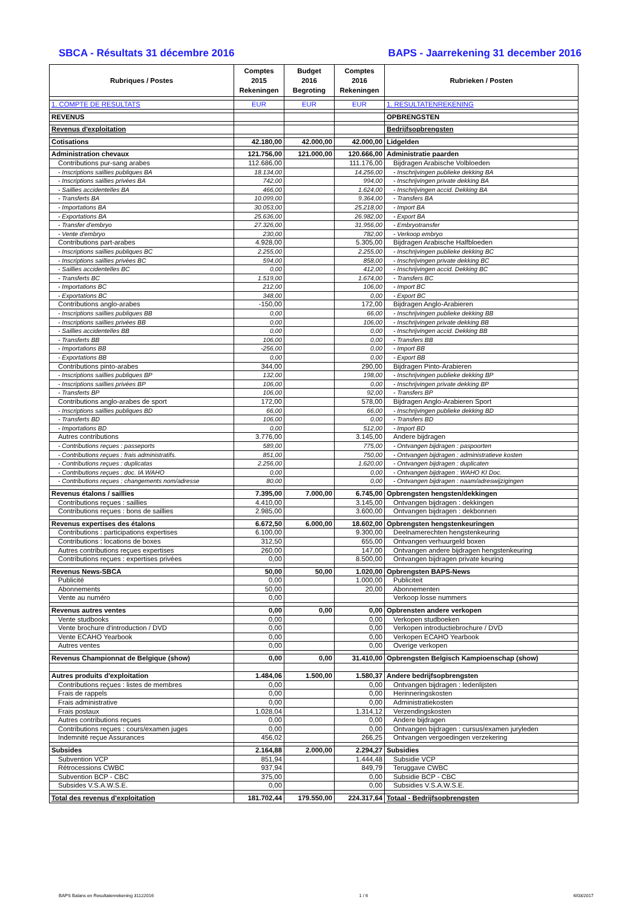SBCA - Résultats 31 décembre 2016 BAPS - Jaarrekening 31 december 2016
| Rubriques / Postes | Comptes 2015 Rekeningen | Budget 2016 Begroting | Comptes 2016 Rekeningen | Rubrieken / Posten |
| --- | --- | --- | --- | --- |
| 1. COMPTE DE RESULTATS | EUR | EUR | EUR | 1. RESULTATENREKENING |
| REVENUS | | | | OPBRENGSTEN |
| Revenus d'exploitation | | | | Bedrijfsopbrengsten |
| Cotisations | 42.180,00 | 42.000,00 | 42.000,00 | Lidgelden |
| Administration chevaux | 121.756,00 | 121.000,00 | 120.666,00 | Administratie paarden |
| Contributions pur-sang arabes | 112.686,00 | | 111.176,00 | Bijdragen Arabische Volbloeden |
| - Inscriptions saillies publiques BA | 18.134,00 | | 14.256,00 | - Inschrijvingen publieke dekking BA |
| - Inscriptions saillies privées BA | 742,00 | | 994,00 | - Inschrijvingen private dekking BA |
| - Saillies accidentelles BA | 466,00 | | 1.624,00 | - Inschrijvingen accid. Dekking BA |
| - Transferts BA | 10.099,00 | | 9.364,00 | - Transfers BA |
| - Importations BA | 30.053,00 | | 25.218,00 | - Import BA |
| - Exportations BA | 25.636,00 | | 26.982,00 | - Export BA |
| - Transfer d'embryo | 27.326,00 | | 31.956,00 | - Embryotransfer |
| - Vente d'embryo | 230,00 | | 782,00 | - Verkoop embryo |
| Contributions part-arabes | 4.928,00 | | 5.305,00 | Bijdragen Arabische Halfbloeden |
| - Inscriptions saillies publiques BC | 2.255,00 | | 2.255,00 | - Inschrijvingen publieke dekking BC |
| - Inscriptions saillies privées BC | 594,00 | | 858,00 | - Inschrijvingen private dekking BC |
| - Saillies accidentelles BC | 0,00 | | 412,00 | - Inschrijvingen accid. Dekking BC |
| - Transferts BC | 1.519,00 | | 1.674,00 | - Transfers BC |
| - Importations BC | 212,00 | | 106,00 | - Import BC |
| - Exportations BC | 348,00 | | 0,00 | - Export BC |
| Contributions anglo-arabes | -150,00 | | 172,00 | Bijdragen Anglo-Arabieren |
| - Inscriptions saillies publiques BB | 0,00 | | 66,00 | - Inschrijvingen publieke dekking BB |
| - Inscriptions saillies privées BB | 0,00 | | 106,00 | - Inschrijvingen private dekking BB |
| - Saillies accidentelles BB | 0,00 | | 0,00 | - Inschrijvingen accid. Dekking BB |
| - Transferts BB | 106,00 | | 0,00 | - Transfers BB |
| - Importations BB | -256,00 | | 0,00 | - Import BB |
| - Exportations BB | 0,00 | | 0,00 | - Export BB |
| Contributions pinto-arabes | 344,00 | | 290,00 | Bijdragen Pinto-Arabieren |
| - Inscriptions saillies publiques BP | 132,00 | | 198,00 | - Inschrijvingen publieke dekking BP |
| - Inscriptions saillies privées BP | 106,00 | | 0,00 | - Inschrijvingen private dekking BP |
| - Transferts BP | 106,00 | | 92,00 | - Transfers BP |
| Contributions anglo-arabes de sport | 172,00 | | 578,00 | Bijdragen Anglo-Arabieren Sport |
| - Inscriptions saillies publiques BD | 66,00 | | 66,00 | - Inschrijvingen publieke dekking BD |
| - Transferts BD | 106,00 | | 0,00 | - Transfers BD |
| - Importations BD | 0,00 | | 512,00 | - Import BD |
| Autres contributions | 3.776,00 | | 3.145,00 | Andere bijdragen |
| - Contributions reçues : passeports | 589,00 | | 775,00 | - Ontvangen bijdragen : paspoorten |
| - Contributions reçues : frais administratifs. | 851,00 | | 750,00 | - Ontvangen bijdragen : administratieve kosten |
| - Contributions reçues : duplicatas | 2.256,00 | | 1.620,00 | - Ontvangen bijdragen : duplicaten |
| - Contributions reçues : doc. IA WAHO | 0,00 | | 0,00 | - Ontvangen bijdragen : WAHO KI Doc. |
| - Contributions reçues : changements nom/adresse | 80,00 | | 0,00 | - Ontvangen bijdragen : naam/adreswijzigingen |
| Revenus étalons / saillies | 7.395,00 | 7.000,00 | 6.745,00 | Opbrengsten hengsten/dekkingen |
| Contributions reçues : saillies | 4.410,00 | | 3.145,00 | Ontvangen bijdragen : dekkingen |
| Contributions reçues : bons de saillies | 2.985,00 | | 3.600,00 | Ontvangen bijdragen : dekbonnen |
| Revenus expertises des étalons | 6.672,50 | 6.000,00 | 18.602,00 | Opbrengsten hengstenkeuringen |
| Contributions : participations expertises | 6.100,00 | | 9.300,00 | Deelnamerechten hengstenkeuring |
| Contributions : locations de boxes | 312,50 | | 655,00 | Ontvangen verhuurgeld boxen |
| Autres contributions reçues expertises | 260,00 | | 147,00 | Ontvangen andere bijdragen hengstenkeuring |
| Contributions reçues : expertises privées | 0,00 | | 8.500,00 | Ontvangen bijdragen private keuring |
| Revenus News-SBCA | 50,00 | 50,00 | 1.020,00 | Opbrengsten BAPS-News |
| Publicité | 0,00 | | 1.000,00 | Publiciteit |
| Abonnements | 50,00 | | 20,00 | Abonnementen |
| Vente au numéro | 0,00 | | | Verkoop losse nummers |
| Revenus autres ventes | 0,00 | 0,00 | 0,00 | Opbrensten andere verkopen |
| Vente studbooks | 0,00 | | 0,00 | Verkopen studboeken |
| Vente brochure d'introduction / DVD | 0,00 | | 0,00 | Verkopen introductiebrochure / DVD |
| Vente ECAHO Yearbook | 0,00 | | 0,00 | Verkopen ECAHO Yearbook |
| Autres ventes | 0,00 | | 0,00 | Overige verkopen |
| Revenus Championnat de Belgique (show) | 0,00 | 0,00 | 31.410,00 | Opbrengsten Belgisch Kampioenschap (show) |
| Autres produits d'exploitation | 1.484,06 | 1.500,00 | 1.580,37 | Andere bedrijfsopbrengsten |
| Contributions reçues : listes de membres | 0,00 | | 0,00 | Ontvangen bijdragen : ledenlijsten |
| Frais de rappels | 0,00 | | 0,00 | Herinneringskosten |
| Frais administrative | 0,00 | | 0,00 | Administratiekosten |
| Frais postaux | 1.028,04 | | 1.314,12 | Verzendingskosten |
| Autres contributions reçues | 0,00 | | 0,00 | Andere bijdragen |
| Contributions reçues : cours/examen juges | 0,00 | | 0,00 | Ontvangen bijdragen : cursus/examen juryleden |
| Indemnité reçue Assurances | 456,02 | | 266,25 | Ontvangen vergoedingen verzekering |
| Subsides | 2.164,88 | 2.000,00 | 2.294,27 | Subsidies |
| Subvention VCP | 851,94 | | 1.444,48 | Subsidie VCP |
| Rétrocessions CWBC | 937,94 | | 849,79 | Teruggave CWBC |
| Subvention BCP - CBC | 375,00 | | 0,00 | Subsidie BCP - CBC |
| Subsides V.S.A.W.S.E. | 0,00 | | 0,00 | Subsidies V.S.A.W.S.E. |
| Total des revenus d'exploitation | 181.702,44 | 179.550,00 | 224.317,64 | Totaal - Bedrijfsopbrengsten |
BAPS Balans en Resultatenrekening 31122016 1 / 6 6/03/2017